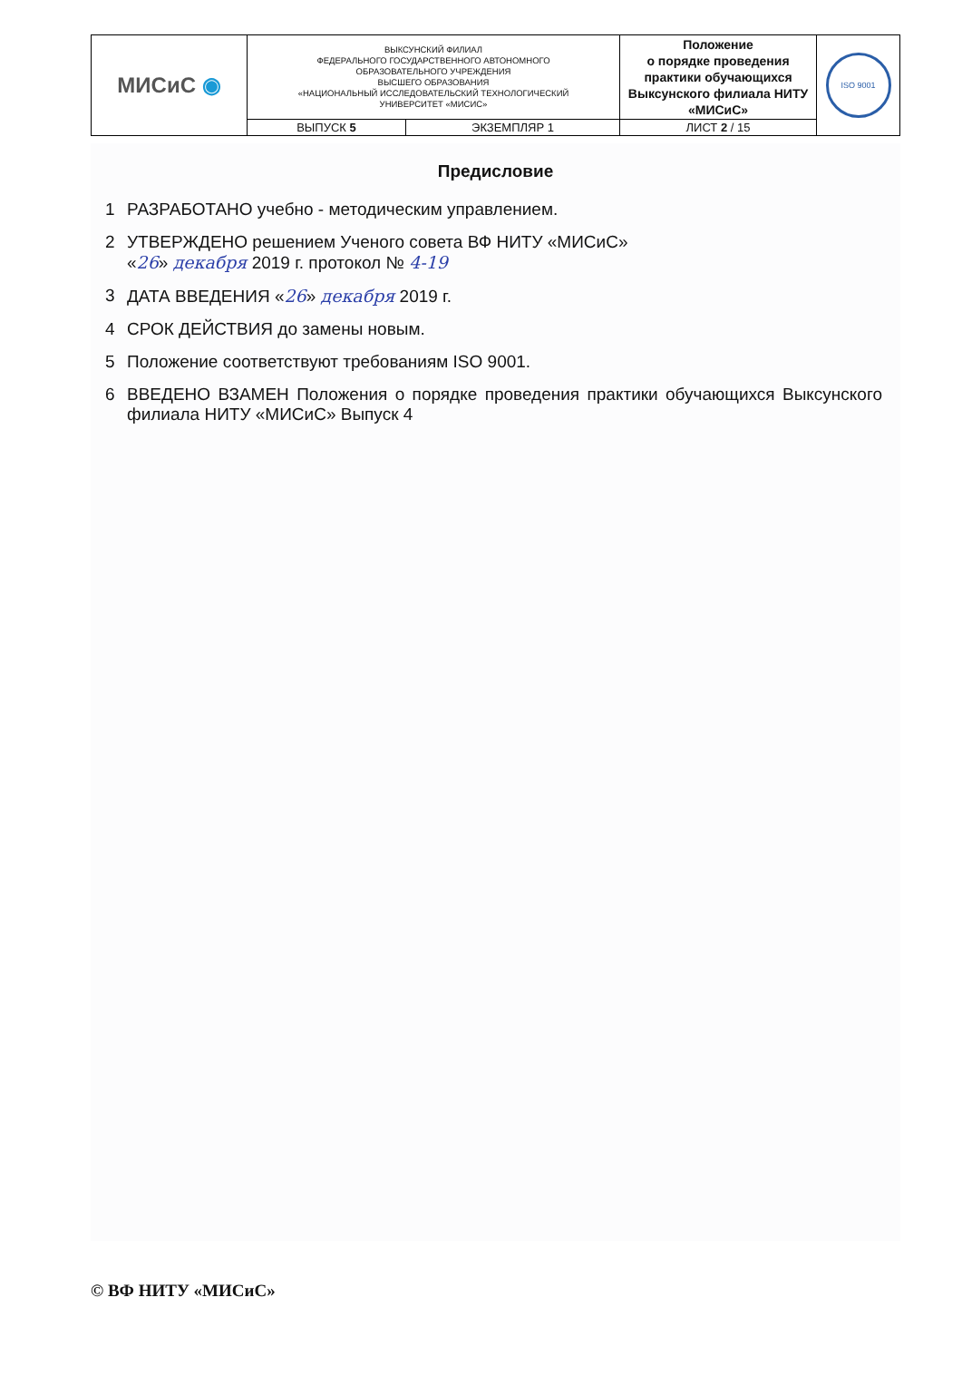| МИСиС ◉ | ВЫКСУНСКИЙ ФИЛИАЛ ФЕДЕРАЛЬНОГО ГОСУДАРСТВЕННОГО АВТОНОМНОГО ОБРАЗОВАТЕЛЬНОГО УЧРЕЖДЕНИЯ ВЫСШЕГО ОБРАЗОВАНИЯ «НАЦИОНАЛЬНЫЙ ИССЛЕДОВАТЕЛЬСКИЙ ТЕХНОЛОГИЧЕСКИЙ УНИВЕРСИТЕТ «МИСИС» | | Положение о порядке проведения практики обучающихся Выксунского филиала НИТУ «МИСиС» | ISO 9001 |
| | ВЫПУСК 5 | ЭКЗЕМПЛЯР 1 | ЛИСТ 2 / 15 | |
Предисловие
1 РАЗРАБОТАНО учебно - методическим управлением.
2 УТВЕРЖДЕНО решением Ученого совета ВФ НИТУ «МИСиС»
«26» декабря 2019 г. протокол № 4-19
3 ДАТА ВВЕДЕНИЯ «26» декабря 2019 г.
4 СРОК ДЕЙСТВИЯ до замены новым.
5 Положение соответствуют требованиям ISO 9001.
6 ВВЕДЕНО ВЗАМЕН Положения о порядке проведения практики обучающихся Выксунского филиала НИТУ «МИСиС» Выпуск 4
© ВФ НИТУ «МИСиС»